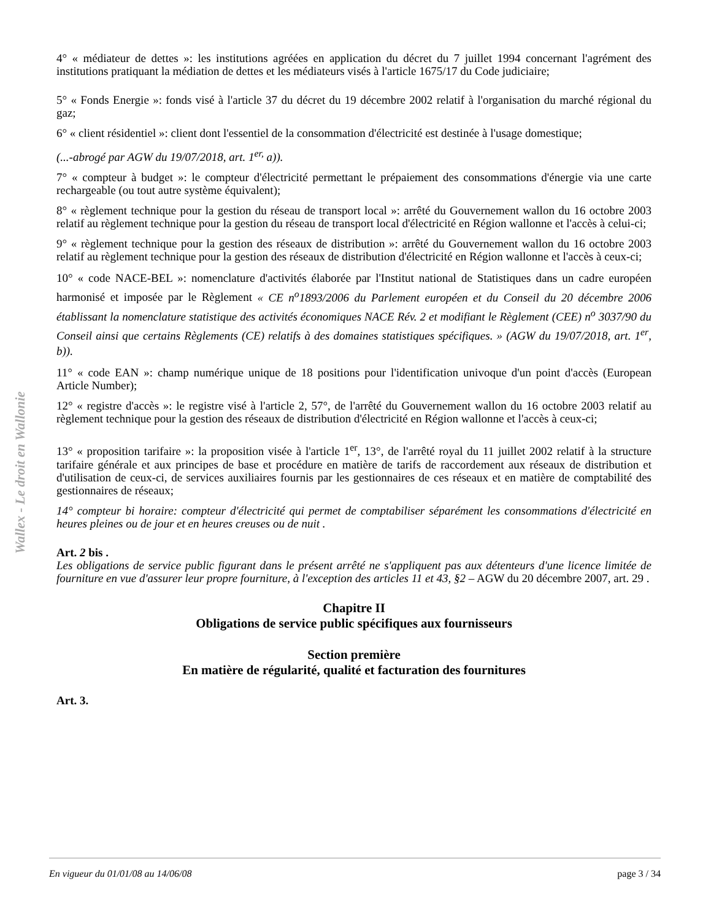Wallex - Le droit en Wallonie
4° « médiateur de dettes »: les institutions agréées en application du décret du 7 juillet 1994 concernant l'agrément des institutions pratiquant la médiation de dettes et les médiateurs visés à l'article 1675/17 du Code judiciaire;
5° « Fonds Energie »: fonds visé à l'article 37 du décret du 19 décembre 2002 relatif à l'organisation du marché régional du gaz;
6° « client résidentiel »: client dont l'essentiel de la consommation d'électricité est destinée à l'usage domestique;
(...-abrogé par AGW du 19/07/2018, art. 1<sup>er,</sup> a)).
7° « compteur à budget »: le compteur d'électricité permettant le prépaiement des consommations d'énergie via une carte rechargeable (ou tout autre système équivalent);
8° « règlement technique pour la gestion du réseau de transport local »: arrêté du Gouvernement wallon du 16 octobre 2003 relatif au règlement technique pour la gestion du réseau de transport local d'électricité en Région wallonne et l'accès à celui-ci;
9° « règlement technique pour la gestion des réseaux de distribution »: arrêté du Gouvernement wallon du 16 octobre 2003 relatif au règlement technique pour la gestion des réseaux de distribution d'électricité en Région wallonne et l'accès à ceux-ci;
10° « code NACE-BEL »: nomenclature d'activités élaborée par l'Institut national de Statistiques dans un cadre européen harmonisé et imposée par le Règlement « CE n<sup>o</sup>1893/2006 du Parlement européen et du Conseil du 20 décembre 2006 établissant la nomenclature statistique des activités économiques NACE Rév. 2 et modifiant le Règlement (CEE) n<sup>o</sup> 3037/90 du Conseil ainsi que certains Règlements (CE) relatifs à des domaines statistiques spécifiques. » (AGW du 19/07/2018, art. 1<sup>er</sup>, b)).
11° « code EAN »: champ numérique unique de 18 positions pour l'identification univoque d'un point d'accès (European Article Number);
12° « registre d'accès »: le registre visé à l'article 2, 57°, de l'arrêté du Gouvernement wallon du 16 octobre 2003 relatif au règlement technique pour la gestion des réseaux de distribution d'électricité en Région wallonne et l'accès à ceux-ci;
13° « proposition tarifaire »: la proposition visée à l'article 1<sup>er</sup>, 13°, de l'arrêté royal du 11 juillet 2002 relatif à la structure tarifaire générale et aux principes de base et procédure en matière de tarifs de raccordement aux réseaux de distribution et d'utilisation de ceux-ci, de services auxiliaires fournis par les gestionnaires de ces réseaux et en matière de comptabilité des gestionnaires de réseaux;
14° compteur bi horaire: compteur d'électricité qui permet de comptabiliser séparément les consommations d'électricité en heures pleines ou de jour et en heures creuses ou de nuit .
Art. 2 bis .
Les obligations de service public figurant dans le présent arrêté ne s'appliquent pas aux détenteurs d'une licence limitée de fourniture en vue d'assurer leur propre fourniture, à l'exception des articles 11 et 43, §2 – AGW du 20 décembre 2007, art. 29 .
Chapitre II
Obligations de service public spécifiques aux fournisseurs
Section première
En matière de régularité, qualité et facturation des fournitures
Art. 3.
En vigueur du 01/01/08 au 14/06/08 page 3 / 34